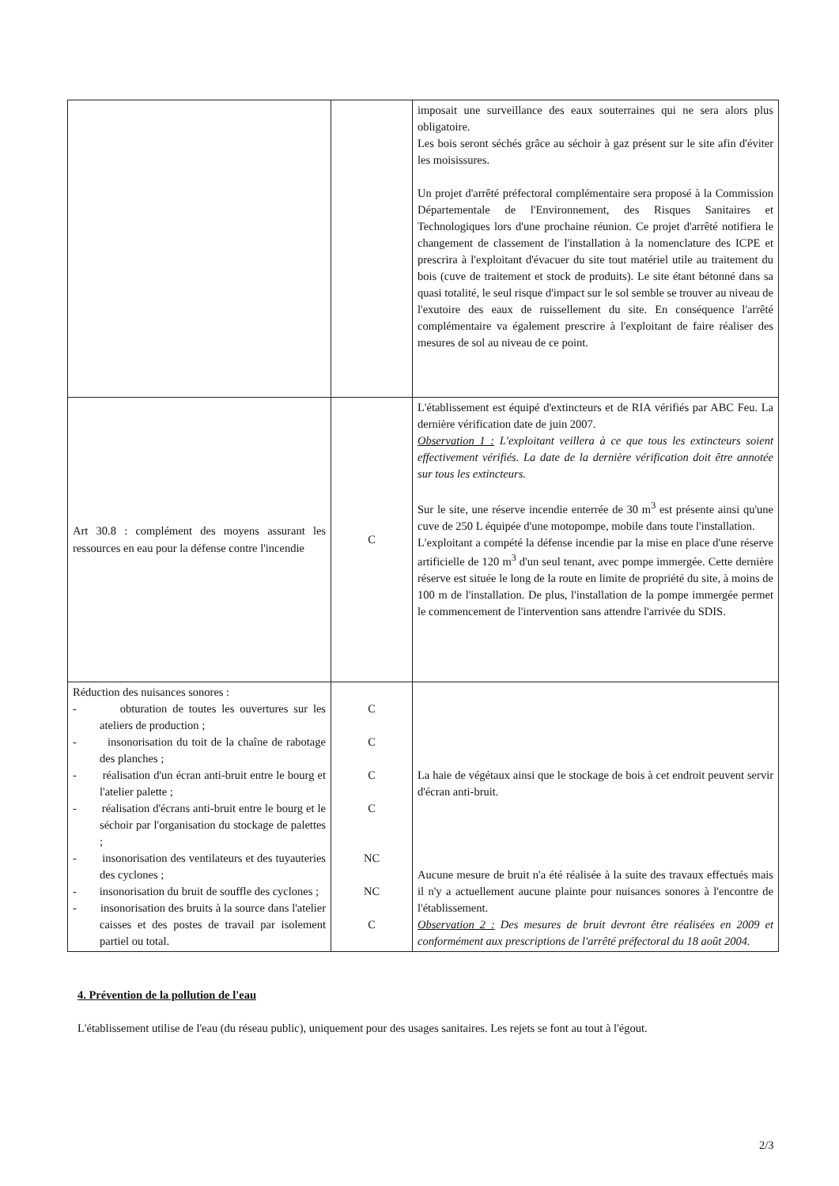| | | imposait une surveillance des eaux souterraines qui ne sera alors plus obligatoire. Les bois seront séchés grâce au séchoir à gaz présent sur le site afin d'éviter les moisissures. Un projet d'arrêté préfectoral complémentaire sera proposé à la Commission Départementale de l'Environnement, des Risques Sanitaires et Technologiques lors d'une prochaine réunion. Ce projet d'arrêté notifiera le changement de classement de l'installation à la nomenclature des ICPE et prescrira à l'exploitant d'évacuer du site tout matériel utile au traitement du bois (cuve de traitement et stock de produits). Le site étant bétonné dans sa quasi totalité, le seul risque d'impact sur le sol semble se trouver au niveau de l'exutoire des eaux de ruissellement du site. En conséquence l'arrêté complémentaire va également prescrire à l'exploitant de faire réaliser des mesures de sol au niveau de ce point. |
| Art 30.8 : complément des moyens assurant les ressources en eau pour la défense contre l'incendie | C | L'établissement est équipé d'extincteurs et de RIA vérifiés par ABC Feu. La dernière vérification date de juin 2007. Observation 1 : L'exploitant veillera à ce que tous les extincteurs soient effectivement vérifiés. La date de la dernière vérification doit être annotée sur tous les extincteurs. Sur le site, une réserve incendie enterrée de 30 m<sup>3</sup> est présente ainsi qu'une cuve de 250 L équipée d'une motopompe, mobile dans toute l'installation. L'exploitant a compété la défense incendie par la mise en place d'une réserve artificielle de 120 m<sup>3</sup> d'un seul tenant, avec pompe immergée. Cette dernière réserve est située le long de la route en limite de propriété du site, à moins de 100 m de l'installation. De plus, l'installation de la pompe immergée permet le commencement de l'intervention sans attendre l'arrivée du SDIS. |
| Réduction des nuisances sonores : - obturation de toutes les ouvertures sur les ateliers de production ; - insonorisation du toit de la chaîne de rabotage des planches ; - réalisation d'un écran anti-bruit entre le bourg et l'atelier palette ; - réalisation d'écrans anti-bruit entre le bourg et le séchoir par l'organisation du stockage de palettes ; - insonorisation des ventilateurs et des tuyauteries des cyclones ; - insonorisation du bruit de souffle des cyclones ; - insonorisation des bruits à la source dans l'atelier caisses et des postes de travail par isolement partiel ou total. | C C C C NC NC C | La haie de végétaux ainsi que le stockage de bois à cet endroit peuvent servir d'écran anti-bruit. Aucune mesure de bruit n'a été réalisée à la suite des travaux effectués mais il n'y a actuellement aucune plainte pour nuisances sonores à l'encontre de l'établissement. Observation 2 : Des mesures de bruit devront être réalisées en 2009 et conformément aux prescriptions de l'arrêté préfectoral du 18 août 2004. |
4. Prévention de la pollution de l'eau
L'établissement utilise de l'eau (du réseau public), uniquement pour des usages sanitaires. Les rejets se font au tout à l'égout.
2/3